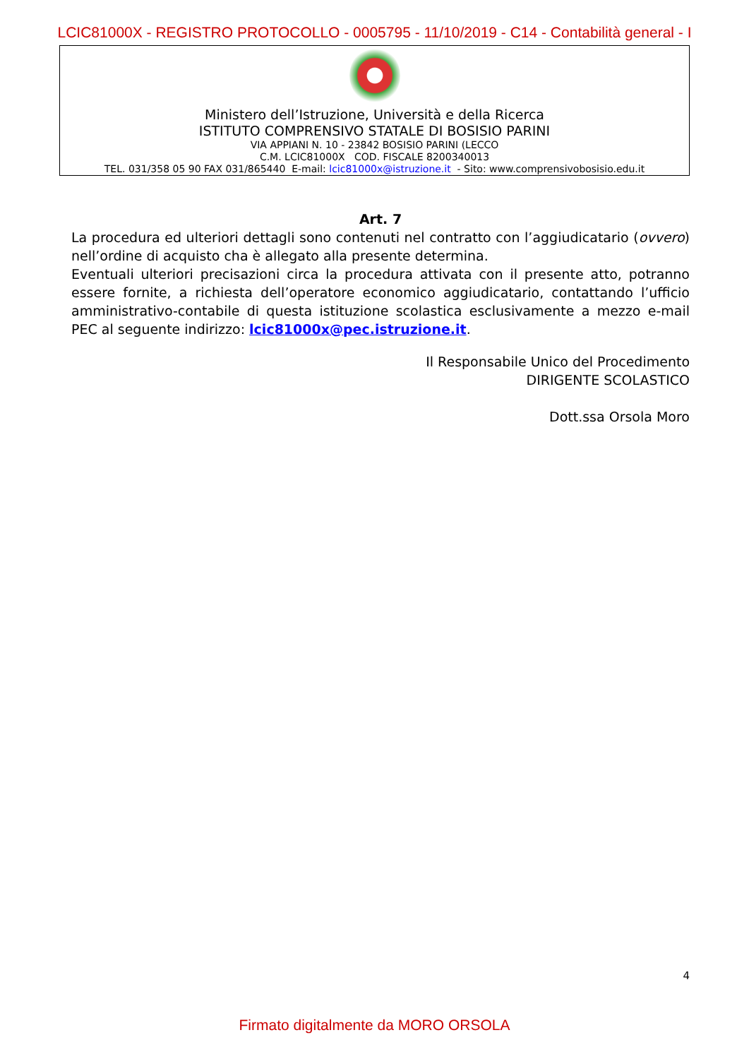LCIC81000X - REGISTRO PROTOCOLLO - 0005795 - 11/10/2019 - C14 - Contabilità general - I
Ministero dell’Istruzione, Università e della Ricerca
ISTITUTO COMPRENSIVO STATALE DI BOSISIO PARINI
VIA APPIANI N. 10 - 23842 BOSISIO PARINI (LECCO
C.M. LCIC81000X COD. FISCALE 8200340013
TEL. 031/358 05 90 FAX 031/865440 E-mail: lcic81000x@istruzione.it - Sito: www.comprensivobosisio.edu.it
Art. 7
La procedura ed ulteriori dettagli sono contenuti nel contratto con l’aggiudicatario (ovvero) nell’ordine di acquisto cha è allegato alla presente determina.
Eventuali ulteriori precisazioni circa la procedura attivata con il presente atto, potranno essere fornite, a richiesta dell’operatore economico aggiudicatario, contattando l’ufficio amministrativo-contabile di questa istituzione scolastica esclusivamente a mezzo e-mail PEC al seguente indirizzo: lcic81000x@pec.istruzione.it.
Il Responsabile Unico del Procedimento
DIRIGENTE SCOLASTICO
Dott.ssa Orsola Moro
4
Firmato digitalmente da MORO ORSOLA